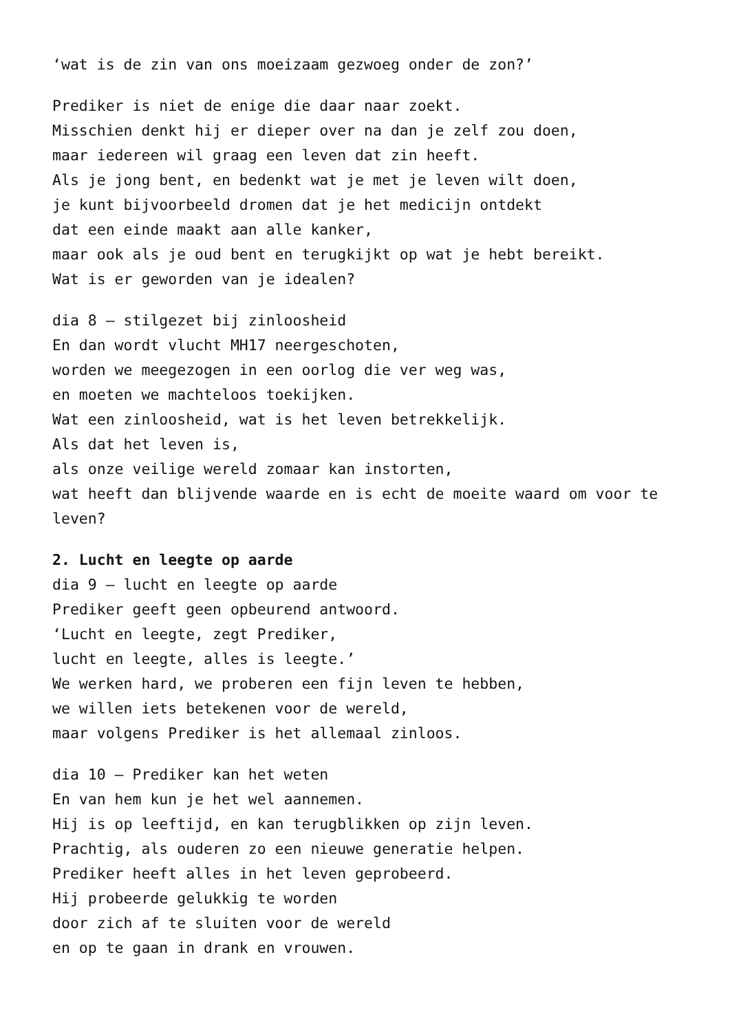‘wat is de zin van ons moeizaam gezwoeg onder de zon?’
Prediker is niet de enige die daar naar zoekt.
Misschien denkt hij er dieper over na dan je zelf zou doen,
maar iedereen wil graag een leven dat zin heeft.
Als je jong bent, en bedenkt wat je met je leven wilt doen,
je kunt bijvoorbeeld dromen dat je het medicijn ontdekt
dat een einde maakt aan alle kanker,
maar ook als je oud bent en terugkijkt op wat je hebt bereikt.
Wat is er geworden van je idealen?
dia 8 – stilgezet bij zinloosheid
En dan wordt vlucht MH17 neergeschoten,
worden we meegezogen in een oorlog die ver weg was,
en moeten we machteloos toekijken.
Wat een zinloosheid, wat is het leven betrekkelijk.
Als dat het leven is,
als onze veilige wereld zomaar kan instorten,
wat heeft dan blijvende waarde en is echt de moeite waard om voor te leven?
2. Lucht en leegte op aarde
dia 9 – lucht en leegte op aarde
Prediker geeft geen opbeurend antwoord.
‘Lucht en leegte, zegt Prediker,
lucht en leegte, alles is leegte.’
We werken hard, we proberen een fijn leven te hebben,
we willen iets betekenen voor de wereld,
maar volgens Prediker is het allemaal zinloos.
dia 10 – Prediker kan het weten
En van hem kun je het wel aannemen.
Hij is op leeftijd, en kan terugblikken op zijn leven.
Prachtig, als ouderen zo een nieuwe generatie helpen.
Prediker heeft alles in het leven geprobeerd.
Hij probeerde gelukkig te worden
door zich af te sluiten voor de wereld
en op te gaan in drank en vrouwen.